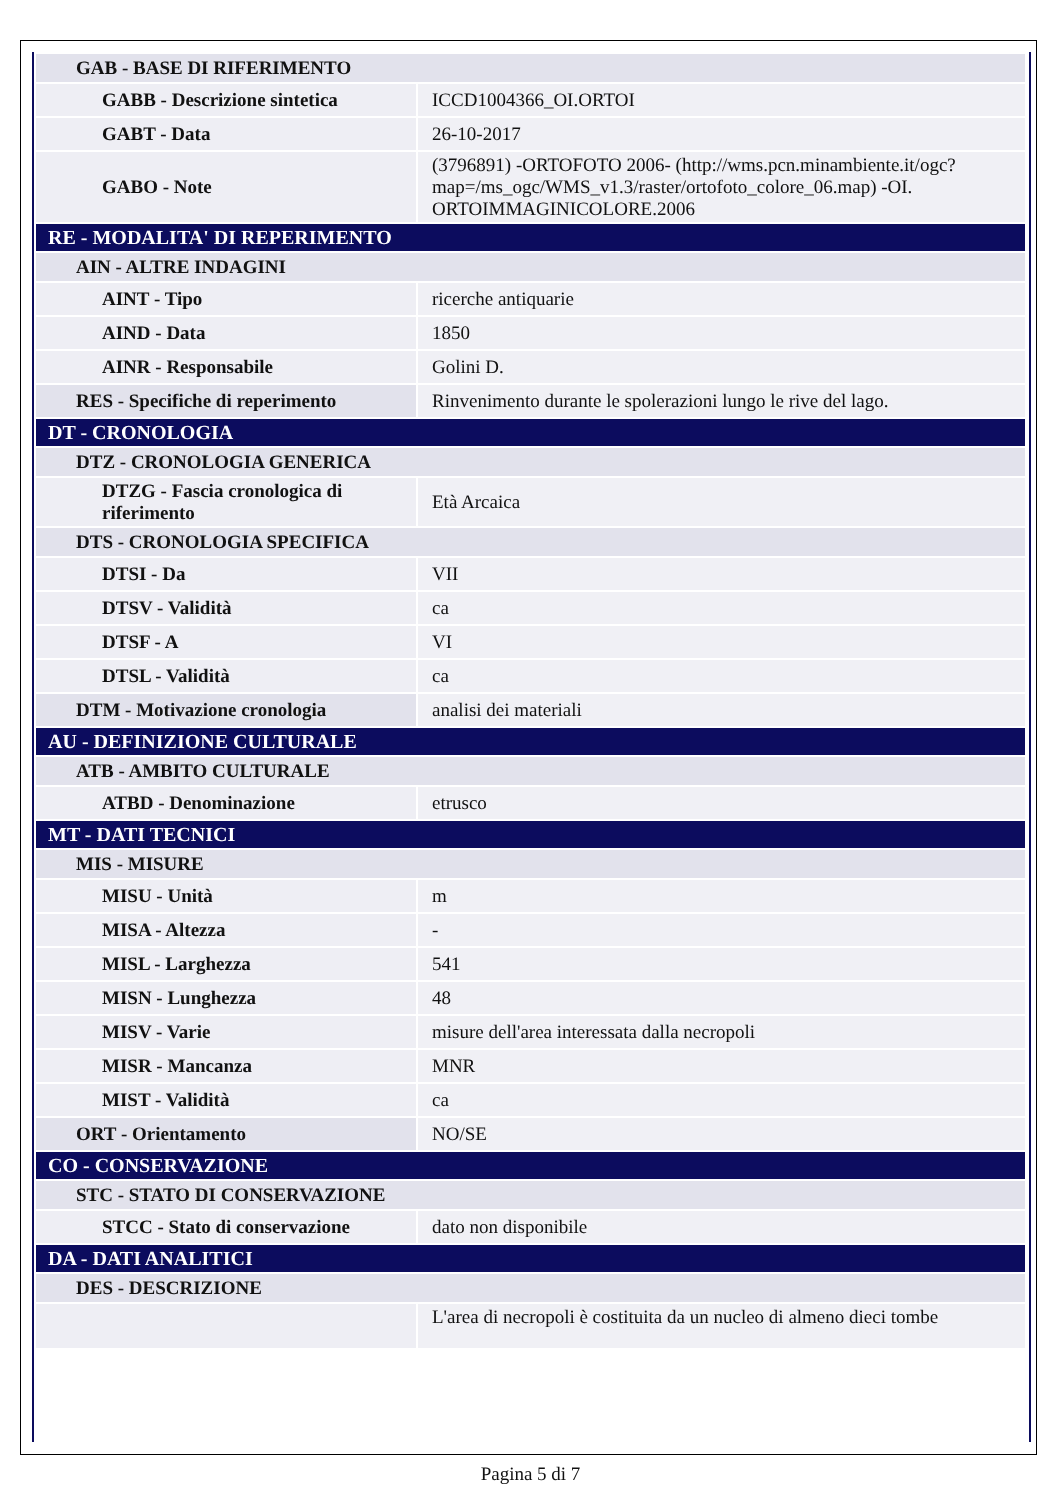| GAB - BASE DI RIFERIMENTO | |
| GABB - Descrizione sintetica | ICCD1004366_OI.ORTOI |
| GABT - Data | 26-10-2017 |
| GABO - Note | (3796891) -ORTOFOTO 2006- (http://wms.pcn.minambiente.it/ogc?map=/ms_ogc/WMS_v1.3/raster/ortofoto_colore_06.map) -OI. ORTOIMMAGINICOLORE.2006 |
| RE - MODALITA' DI REPERIMENTO | |
| AIN - ALTRE INDAGINI | |
| AINT - Tipo | ricerche antiquarie |
| AIND - Data | 1850 |
| AINR - Responsabile | Golini D. |
| RES - Specifiche di reperimento | Rinvenimento durante le spolerazioni lungo le rive del lago. |
| DT - CRONOLOGIA | |
| DTZ - CRONOLOGIA GENERICA | |
| DTZG - Fascia cronologica di riferimento | Età Arcaica |
| DTS - CRONOLOGIA SPECIFICA | |
| DTSI - Da | VII |
| DTSV - Validità | ca |
| DTSF - A | VI |
| DTSL - Validità | ca |
| DTM - Motivazione cronologia | analisi dei materiali |
| AU - DEFINIZIONE CULTURALE | |
| ATB - AMBITO CULTURALE | |
| ATBD - Denominazione | etrusco |
| MT - DATI TECNICI | |
| MIS - MISURE | |
| MISU - Unità | m |
| MISA - Altezza | - |
| MISL - Larghezza | 541 |
| MISN - Lunghezza | 48 |
| MISV - Varie | misure dell'area interessata dalla necropoli |
| MISR - Mancanza | MNR |
| MIST - Validità | ca |
| ORT - Orientamento | NO/SE |
| CO - CONSERVAZIONE | |
| STC - STATO DI CONSERVAZIONE | |
| STCC - Stato di conservazione | dato non disponibile |
| DA - DATI ANALITICI | |
| DES - DESCRIZIONE | |
| | L'area di necropoli è costituita da un nucleo di almeno dieci tombe |
Pagina 5 di 7